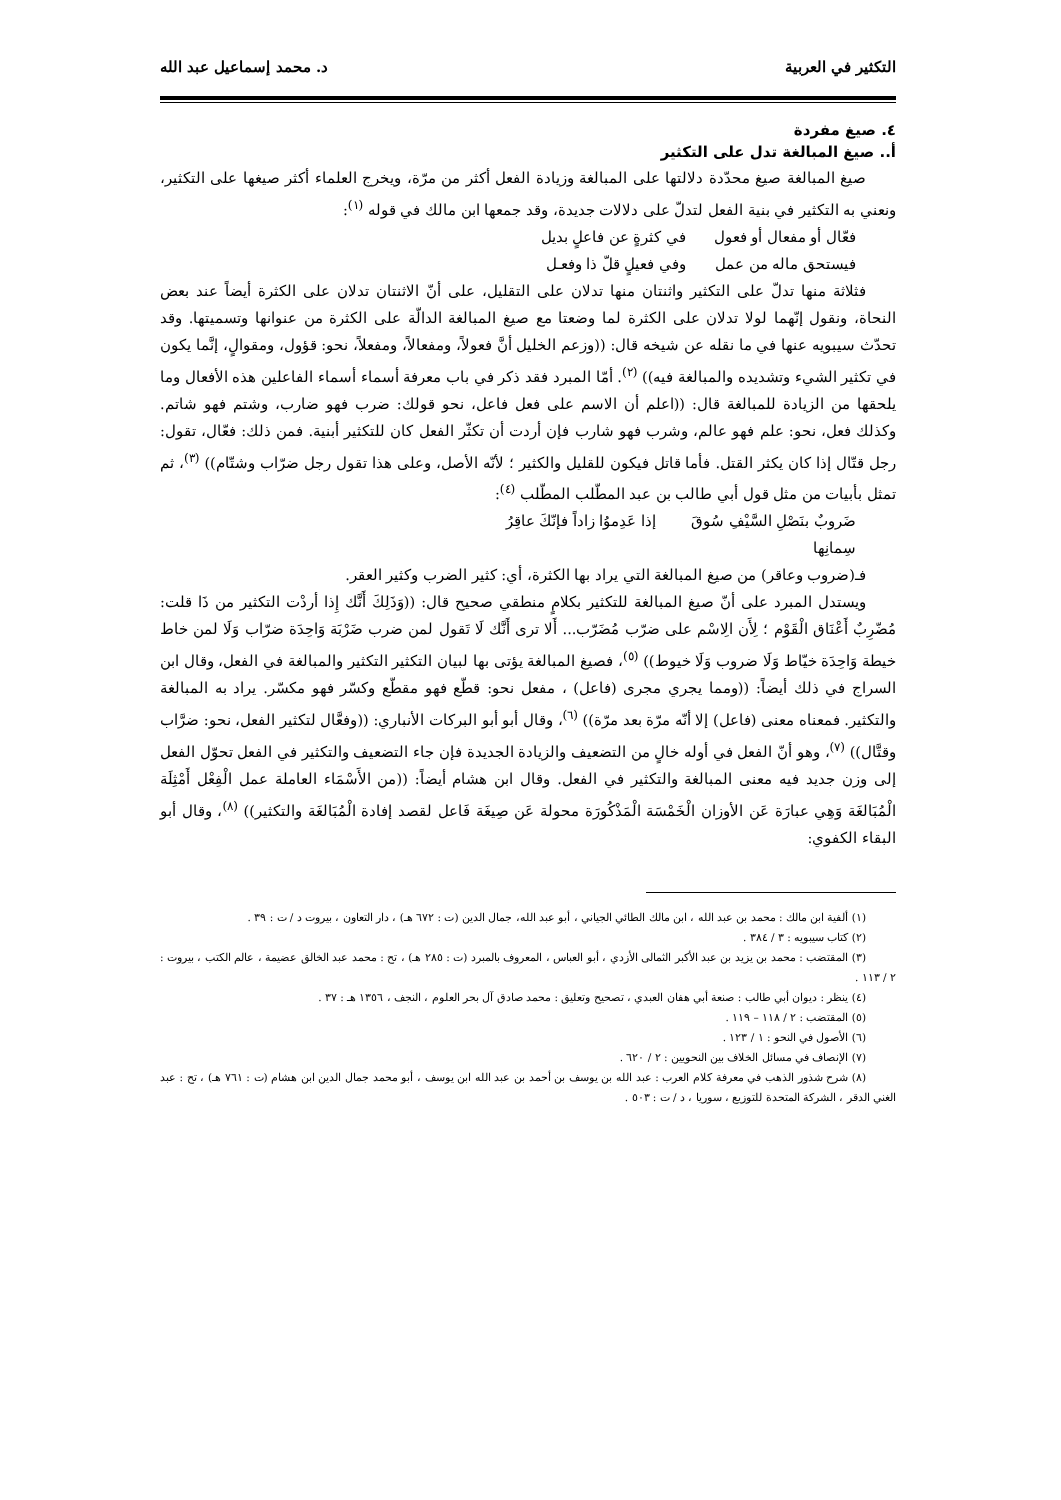التكثير في العربية د. محمد إسماعيل عبد الله
٤. صيغ مفردة
أ.. صيغ المبالغة تدل على التكثير
صيغ المبالغة صيغ محدّدة دلالتها على المبالغة وزيادة الفعل أكثر من مرّة، ويخرج العلماء أكثر صيغها على التكثير، ونعني به التكثير في بنية الفعل لتدلّ على دلالات جديدة، وقد جمعها ابن مالك في قوله <sup>(١)</sup>:
فعّال أو مفعال أو فعول في كثرةٍ عن فاعلٍ بديل
فيستحق ماله من عمل وفي فعيلٍ قلّ ذا وفعـل
فثلاثة منها تدلّ على التكثير واثنتان منها تدلان على التقليل، على أنّ الاثنتان تدلان على الكثرة أيضاً عند بعض النحاة، ونقول إنّهما لولا تدلان على الكثرة لما وضعتا مع صيغ المبالغة الدالّة على الكثرة من عنوانها وتسميتها. وقد تحدّث سيبويه عنها في ما نقله عن شيخه قال: ((وزعم الخليل أنَّ فعولاً، ومفعالاً، ومفعلاً، نحو: قؤول، ومقوالٍ، إنَّما يكون في تكثير الشيء وتشديده والمبالغة فيه)) <sup>(٢)</sup>. أمّا المبرد فقد ذكر في باب معرفة أسماء أسماء الفاعلين هذه الأفعال وما يلحقها من الزيادة للمبالغة قال: ((اعلم أن الاسم على فعل فاعل، نحو قولك: ضرب فهو ضارب، وشتم فهو شاتم. وكذلك فعل، نحو: علم فهو عالم، وشرب فهو شارب فإن أردت أن تكثّر الفعل كان للتكثير أبنية. فمن ذلك: فعّال، تقول: رجل قتّال إذا كان يكثر القتل. فأما قاتل فيكون للقليل والكثير ؛ لأنّه الأصل، وعلى هذا تقول رجل ضرّاب وشتّام)) <sup>(٣)</sup>، ثم تمثل بأبيات من مثل قول أبي طالب بن عبد المطّلب المطّلب <sup>(٤)</sup>:
ضَروبٌ بنَصْلِ السَّيْفِ سُوقَ سِمانِها إذا عَدِموُا زاداً فإنّكَ عاقِرُ
فـ(ضروب وعاقر) من صيغ المبالغة التي يراد بها الكثرة، أي: كثير الضرب وكثير العقر.
ويستدل المبرد على أنّ صيغ المبالغة للتكثير بكلامٍ منطقي صحيح قال: ((وَذَلِكَ أَنَّك إِذا أردْت التكثير من ذَا قلت: مُضّرِبٌ أَعْنَاق الْقَوْم ؛ لِأَن الِاسْم على ضرّب مُضَرّب... أَلا ترى أَنَّك لَا تَقول لمن ضرب ضَرْبَة وَاحِدَة ضرّاب وَلَا لمن خاط خيطة وَاحِدَة خيّاط وَلَا ضروب وَلَا خيوط)) <sup>(٥)</sup>، فصيغ المبالغة يؤتى بها لبيان التكثير التكثير والمبالغة في الفعل، وقال ابن السراج في ذلك أيضاً: ((ومما يجري مجرى (فاعل) ، مفعل نحو: قطّع فهو مقطّع وكسّر فهو مكسّر. يراد به المبالغة والتكثير. فمعناه معنى (فاعل) إلا أنّه مرّة بعد مرّة)) <sup>(٦)</sup>، وقال أبو أبو البركات الأنباري: ((وفعَّال لتكثير الفعل، نحو: ضرَّاب وقتَّال)) <sup>(٧)</sup>، وهو أنّ الفعل في أوله خالٍ من التضعيف والزيادة الجديدة فإن جاء التضعيف والتكثير في الفعل تحوّل الفعل إلى وزن جديد فيه معنى المبالغة والتكثير في الفعل. وقال ابن هشام أيضاً: ((من الأَسْمَاء العاملة عمل الْفِعْل أَمْثِلَة الْمُبَالغَة وَهِي عبارَة عَن الأوزان الْخَمْسَة الْمَذْكُورَة محولة عَن صِيغَة فَاعل لقصد إفادة الْمُبَالغَة والتكثير)) <sup>(٨)</sup>، وقال أبو البقاء الكفوي:
(١) ألفية ابن مالك : محمد بن عبد الله ، ابن مالك الطائي الجياني ، أبو عبد الله، جمال الدين (ت : ٦٧٢ هـ) ، دار التعاون ، بيروت د / ت : ٣٩ .
(٢) كتاب سيبويه : ٣ / ٣٨٤ .
(٣) المقتضب : محمد بن يزيد بن عبد الأكبر الثمالى الأزدي ، أبو العباس ، المعروف بالمبرد (ت : ٢٨٥ هـ) ، تح : محمد عبد الخالق عضيمة ، عالم الكتب ، بيروت : ٢ / ١١٣ .
(٤) ينظر : ديوان أبي طالب : صنعة أبي هفان العبدي ، تصحيح وتعليق : محمد صادق آل بحر العلوم ، النجف ، ١٣٥٦ هـ : ٣٧ .
(٥) المقتضب : ٢ / ١١٨ – ١١٩ .
(٦) الأصول في النحو : ١ / ١٢٣ .
(٧) الإنصاف في مسائل الخلاف بين النحويين : ٢ / ٦٢٠ .
(٨) شرح شذور الذهب في معرفة كلام العرب : عبد الله بن يوسف بن أحمد بن عبد الله ابن يوسف ، أبو محمد جمال الدين ابن هشام (ت : ٧٦١ هـ) ، تح : عبد الغني الدقر ، الشركة المتحدة للتوزيع ، سوريا ، د / ت : ٥٠٣ .